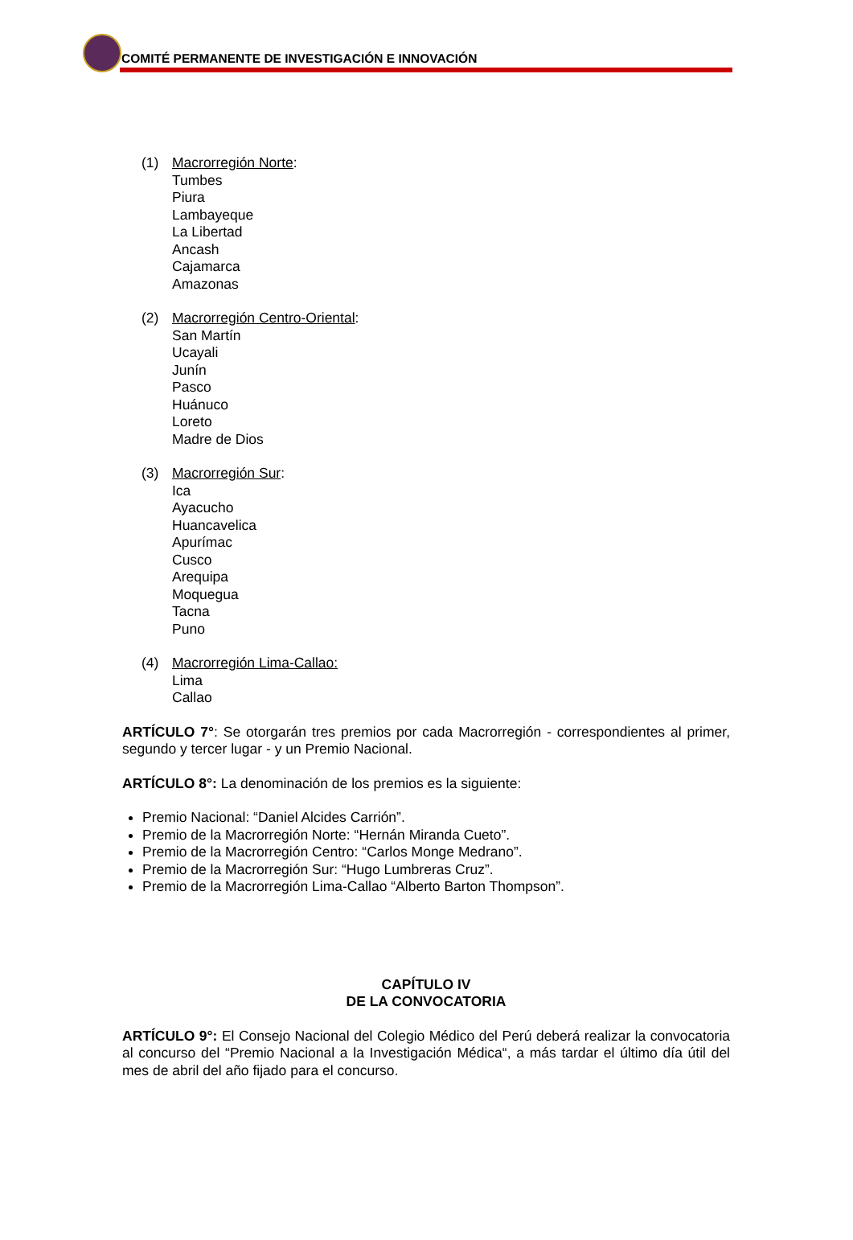COMITÉ PERMANENTE DE INVESTIGACIÓN E INNOVACIÓN
(1) Macrorregión Norte:
Tumbes
Piura
Lambayeque
La Libertad
Ancash
Cajamarca
Amazonas
(2) Macrorregión Centro-Oriental:
San Martín
Ucayali
Junín
Pasco
Huánuco
Loreto
Madre de Dios
(3) Macrorregión Sur:
Ica
Ayacucho
Huancavelica
Apurímac
Cusco
Arequipa
Moquegua
Tacna
Puno
(4) Macrorregión Lima-Callao:
Lima
Callao
ARTÍCULO 7°: Se otorgarán tres premios por cada Macrorregión - correspondientes al primer, segundo y tercer lugar - y un Premio Nacional.
ARTÍCULO 8°: La denominación de los premios es la siguiente:
Premio Nacional: “Daniel Alcides Carrión”.
Premio de la Macrorregión Norte: “Hernán Miranda Cueto”.
Premio de la Macrorregión Centro: “Carlos Monge Medrano”.
Premio de la Macrorregión Sur: “Hugo Lumbreras Cruz”.
Premio de la Macrorregión Lima-Callao “Alberto Barton Thompson”.
CAPÍTULO IV
DE LA CONVOCATORIA
ARTÍCULO 9°: El Consejo Nacional del Colegio Médico del Perú deberá realizar la convocatoria al concurso del “Premio Nacional a la Investigación Médica“, a más tardar el último día útil del mes de abril del año fijado para el concurso.